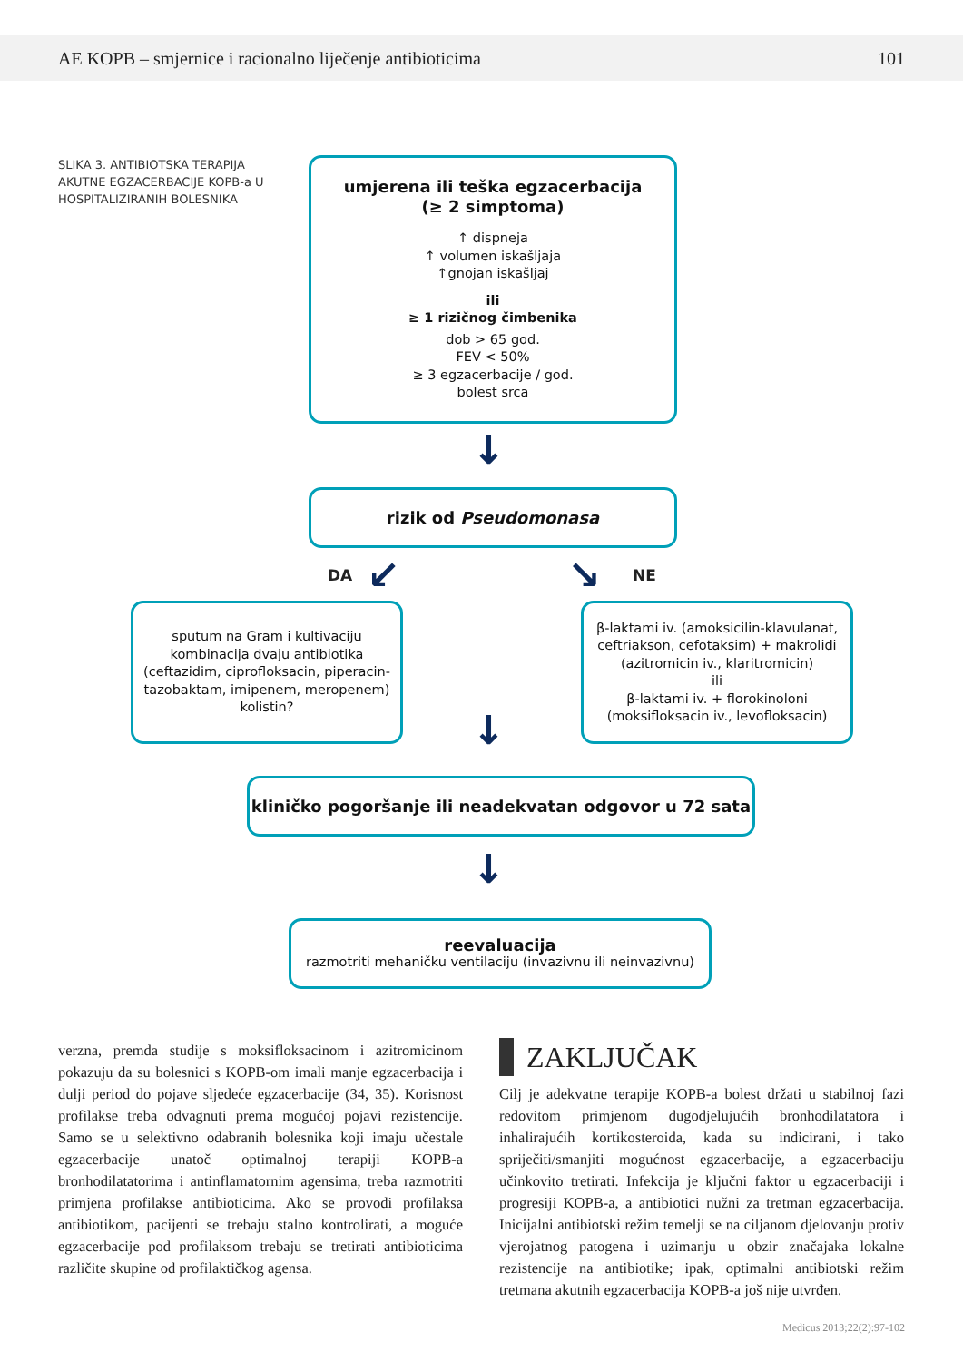AE KOPB – smjernice i racionalno liječenje antibioticima 101
SLIKA 3. ANTIBIOTSKA TERAPIJA AKUTNE EGZACERBACIJE KOPB-a U HOSPITALIZIRANIH BOLESNIKA
umjerena ili teška egzacerbacija
(≥ 2 simptoma)
↑ dispneja
↑ volumen iskašljaja
↑gnojan iskašljaj
ili
≥ 1 rizičnog čimbenika
dob > 65 god.
FEV < 50%
≥ 3 egzacerbacije / god.
bolest srca
↓
rizik od Pseudomonasa
DA ↙ ↘ NE
sputum na Gram i kultivaciju
kombinacija dvaju antibiotika
(ceftazidim, ciprofloksacin, piperacin-tazobaktam, imipenem, meropenem)
kolistin?
β-laktami iv. (amoksicilin-klavulanat, ceftriakson, cefotaksim) + makrolidi (azitromicin iv., klaritromicin)
ili
β-laktami iv. + florokinoloni
(moksifloksacin iv., levofloksacin)
↓
kliničko pogoršanje ili neadekvatan odgovor u 72 sata
↓
reevaluacija
razmotriti mehaničku ventilaciju (invazivnu ili neinvazivnu)
verzna, premda studije s moksifloksacinom i azitromicinom pokazuju da su bolesnici s KOPB-om imali manje egzacerbacija i dulji period do pojave sljedeće egzacerbacije (34, 35). Korisnost profilakse treba odvagnuti prema mogućoj pojavi rezistencije. Samo se u selektivno odabranih bolesnika koji imaju učestale egzacerbacije unatoč optimalnoj terapiji KOPB-a bronhodilatatorima i antinflamatornim agensima, treba razmotriti primjena profilakse antibioticima. Ako se provodi profilaksa antibiotikom, pacijenti se trebaju stalno kontrolirati, a moguće egzacerbacije pod profilaksom trebaju se tretirati antibioticima različite skupine od profilaktičkog agensa.
ZAKLJUČAK
Cilj je adekvatne terapije KOPB-a bolest držati u stabilnoj fazi redovitom primjenom dugodjelujućih bronhodilatatora i inhalirajućih kortikosteroida, kada su indicirani, i tako spriječiti/smanjiti mogućnost egzacerbacije, a egzacerbaciju učinkovito tretirati. Infekcija je ključni faktor u egzacerbaciji i progresiji KOPB-a, a antibiotici nužni za tretman egzacerbacija. Inicijalni antibiotski režim temelji se na ciljanom djelovanju protiv vjerojatnog patogena i uzimanju u obzir značajaka lokalne rezistencije na antibiotike; ipak, optimalni antibiotski režim tretmana akutnih egzacerbacija KOPB-a još nije utvrđen.
Medicus 2013;22(2):97-102